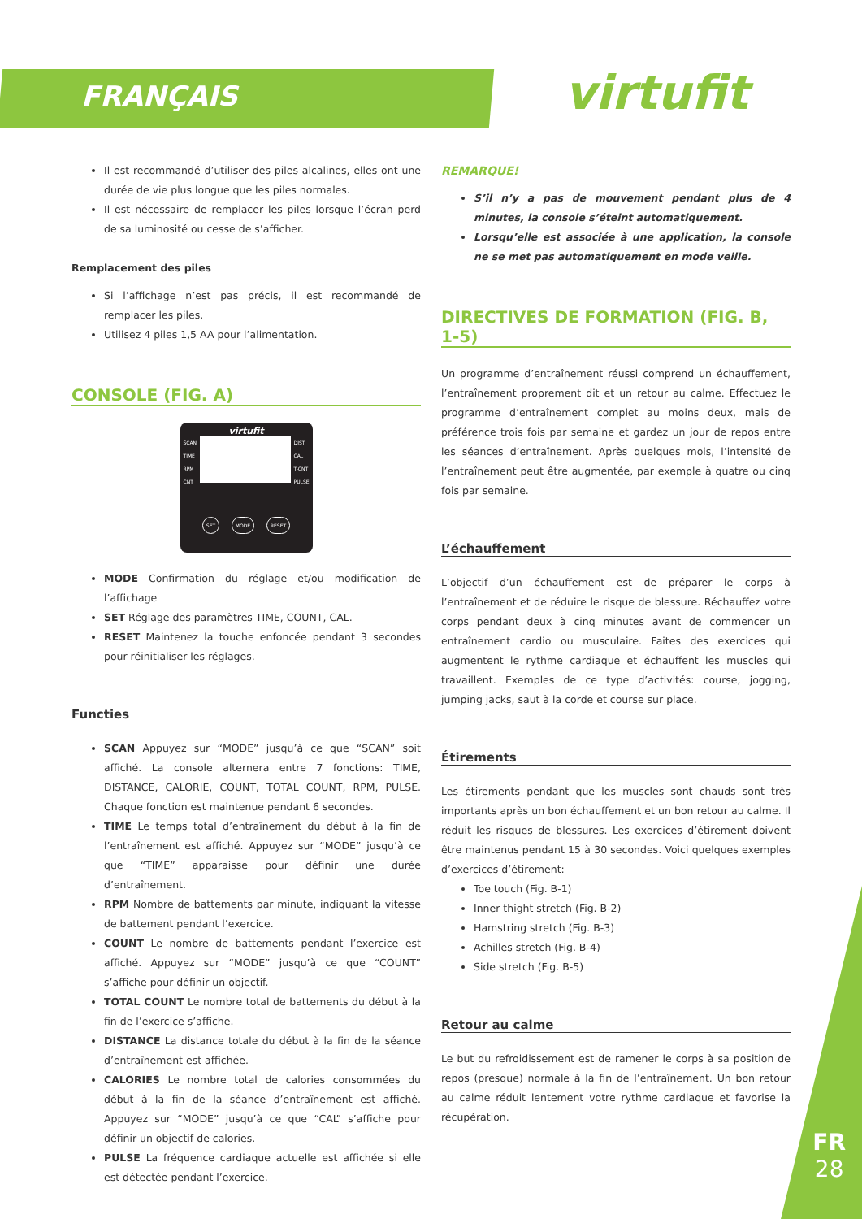FRANÇAIS virtufit
Il est recommandé d’utiliser des piles alcalines, elles ont une durée de vie plus longue que les piles normales.
Il est nécessaire de remplacer les piles lorsque l’écran perd de sa luminosité ou cesse de s’afficher.
Remplacement des piles
Si l’affichage n’est pas précis, il est recommandé de remplacer les piles.
Utilisez 4 piles 1,5 AA pour l’alimentation.
CONSOLE (FIG. A)
virtufit
SCAN
TIME
RPM
CNT
DIST
CAL
T-CNT
PULSE
SET MODE RESET
MODE Confirmation du réglage et/ou modification de l’affichage
SET Réglage des paramètres TIME, COUNT, CAL.
RESET Maintenez la touche enfoncée pendant 3 secondes pour réinitialiser les réglages.
Functies
SCAN Appuyez sur “MODE” jusqu’à ce que “SCAN” soit affiché. La console alternera entre 7 fonctions: TIME, DISTANCE, CALORIE, COUNT, TOTAL COUNT, RPM, PULSE. Chaque fonction est maintenue pendant 6 secondes.
TIME Le temps total d’entraînement du début à la fin de l’entraînement est affiché. Appuyez sur “MODE” jusqu’à ce que “TIME” apparaisse pour définir une durée d’entraînement.
RPM Nombre de battements par minute, indiquant la vitesse de battement pendant l’exercice.
COUNT Le nombre de battements pendant l’exercice est affiché. Appuyez sur “MODE” jusqu’à ce que “COUNT” s’affiche pour définir un objectif.
TOTAL COUNT Le nombre total de battements du début à la fin de l’exercice s’affiche.
DISTANCE La distance totale du début à la fin de la séance d’entraînement est affichée.
CALORIES Le nombre total de calories consommées du début à la fin de la séance d’entraînement est affiché. Appuyez sur “MODE” jusqu’à ce que “CAL” s’affiche pour définir un objectif de calories.
PULSE La fréquence cardiaque actuelle est affichée si elle est détectée pendant l’exercice.
REMARQUE!
S’il n’y a pas de mouvement pendant plus de 4 minutes, la console s’éteint automatiquement.
Lorsqu’elle est associée à une application, la console ne se met pas automatiquement en mode veille.
DIRECTIVES DE FORMATION (FIG. B, 1-5)
Un programme d’entraînement réussi comprend un échauffement, l’entraînement proprement dit et un retour au calme. Effectuez le programme d’entraînement complet au moins deux, mais de préférence trois fois par semaine et gardez un jour de repos entre les séances d’entraînement. Après quelques mois, l’intensité de l’entraînement peut être augmentée, par exemple à quatre ou cinq fois par semaine.
L’échauffement
L’objectif d’un échauffement est de préparer le corps à l’entraînement et de réduire le risque de blessure. Réchauffez votre corps pendant deux à cinq minutes avant de commencer un entraînement cardio ou musculaire. Faites des exercices qui augmentent le rythme cardiaque et échauffent les muscles qui travaillent. Exemples de ce type d’activités: course, jogging, jumping jacks, saut à la corde et course sur place.
Étirements
Les étirements pendant que les muscles sont chauds sont très importants après un bon échauffement et un bon retour au calme. Il réduit les risques de blessures. Les exercices d’étirement doivent être maintenus pendant 15 à 30 secondes. Voici quelques exemples d’exercices d’étirement:
Toe touch (Fig. B-1)
Inner thight stretch (Fig. B-2)
Hamstring stretch (Fig. B-3)
Achilles stretch (Fig. B-4)
Side stretch (Fig. B-5)
Retour au calme
Le but du refroidissement est de ramener le corps à sa position de repos (presque) normale à la fin de l’entraînement. Un bon retour au calme réduit lentement votre rythme cardiaque et favorise la récupération.
FR
28